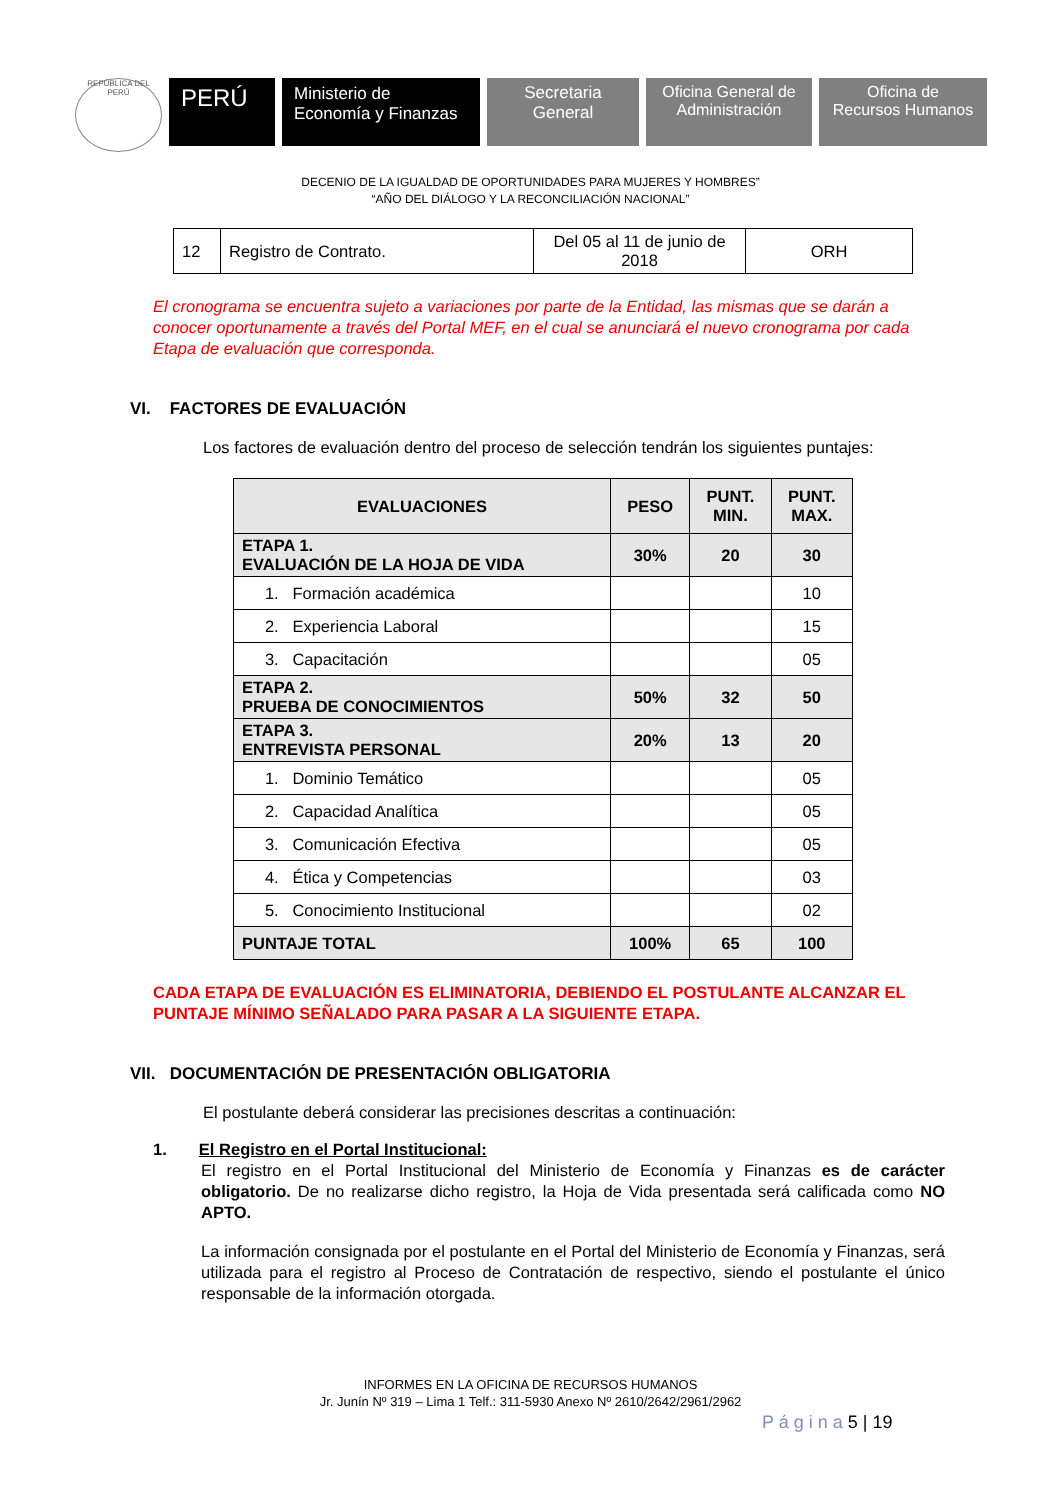REPÚBLICA DEL PERÚ
PERÚ
Ministerio de
Economía y Finanzas
Secretaria
General
Oficina General de
Administración
Oficina de
Recursos Humanos
DECENIO DE LA IGUALDAD DE OPORTUNIDADES PARA MUJERES Y HOMBRES”
“AÑO DEL DIÁLOGO Y LA RECONCILIACIÓN NACIONAL”
| 12 | Registro de Contrato. | Del 05 al 11 de junio de 2018 | ORH |
El cronograma se encuentra sujeto a variaciones por parte de la Entidad, las mismas que se darán a conocer oportunamente a través del Portal MEF, en el cual se anunciará el nuevo cronograma por cada Etapa de evaluación que corresponda.
VI. FACTORES DE EVALUACIÓN
Los factores de evaluación dentro del proceso de selección tendrán los siguientes puntajes:
| EVALUACIONES | PESO | PUNT. MIN. | PUNT. MAX. |
| --- | --- | --- | --- |
| ETAPA 1. EVALUACIÓN DE LA HOJA DE VIDA | 30% | 20 | 30 |
| 1. Formación académica | | | 10 |
| 2. Experiencia Laboral | | | 15 |
| 3. Capacitación | | | 05 |
| ETAPA 2. PRUEBA DE CONOCIMIENTOS | 50% | 32 | 50 |
| ETAPA 3. ENTREVISTA PERSONAL | 20% | 13 | 20 |
| 1. Dominio Temático | | | 05 |
| 2. Capacidad Analítica | | | 05 |
| 3. Comunicación Efectiva | | | 05 |
| 4. Ética y Competencias | | | 03 |
| 5. Conocimiento Institucional | | | 02 |
| PUNTAJE TOTAL | 100% | 65 | 100 |
CADA ETAPA DE EVALUACIÓN ES ELIMINATORIA, DEBIENDO EL POSTULANTE ALCANZAR EL PUNTAJE MÍNIMO SEÑALADO PARA PASAR A LA SIGUIENTE ETAPA.
VII. DOCUMENTACIÓN DE PRESENTACIÓN OBLIGATORIA
El postulante deberá considerar las precisiones descritas a continuación:
1. El Registro en el Portal Institucional:
El registro en el Portal Institucional del Ministerio de Economía y Finanzas es de carácter obligatorio. De no realizarse dicho registro, la Hoja de Vida presentada será calificada como NO APTO.
La información consignada por el postulante en el Portal del Ministerio de Economía y Finanzas, será utilizada para el registro al Proceso de Contratación de respectivo, siendo el postulante el único responsable de la información otorgada.
INFORMES EN LA OFICINA DE RECURSOS HUMANOS
Jr. Junín Nº 319 – Lima 1 Telf.: 311-5930 Anexo Nº 2610/2642/2961/2962
P á g i n a 5 | 19